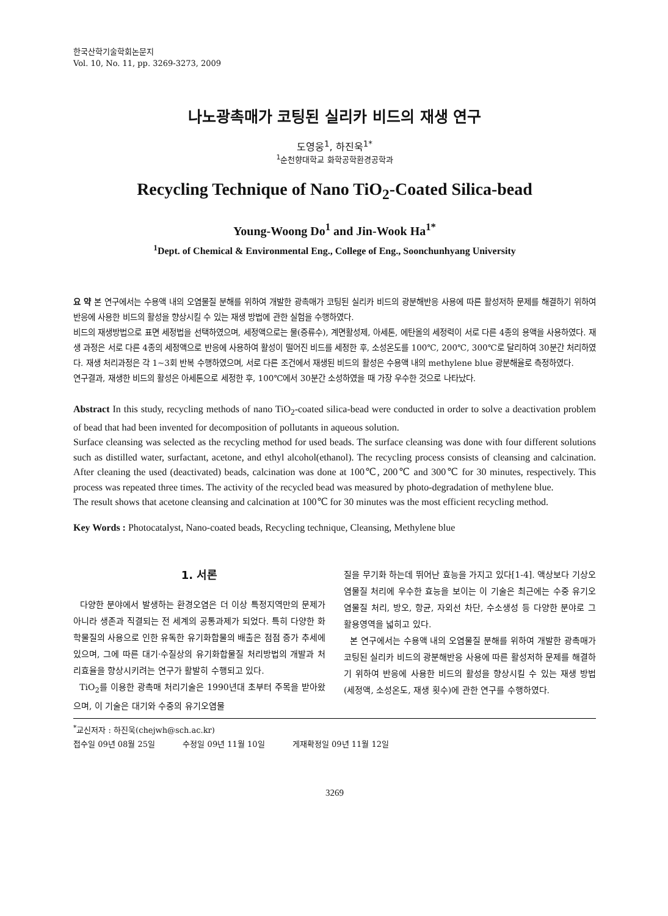한국산학기술학회논문지
Vol. 10, No. 11, pp. 3269-3273, 2009
나노광촉매가 코팅된 실리카 비드의 재생 연구
도영웅<sup>1</sup>, 하진욱<sup>1*</sup>
<sup>1</sup> 순천향대학교 화학공학환경공학과
Recycling Technique of Nano TiO<sub>2</sub>-Coated Silica-bead
Young-Woong Do<sup>1</sup> and Jin-Wook Ha<sup>1*</sup>
<sup>1</sup> Dept. of Chemical & Environmental Eng., College of Eng., Soonchunhyang University
요 약 본 연구에서는 수용액 내의 오염물질 분해를 위하여 개발한 광촉매가 코팅된 실리카 비드의 광분해반응 사용에 따른 활성저하 문제를 해결하기 위하여 반응에 사용한 비드의 활성을 향상시킬 수 있는 재생 방법에 관한 실험을 수행하였다.
비드의 재생방법으로 표면 세정법을 선택하였으며, 세정액으로는 물(증류수), 계면활성제, 아세톤, 에탄올의 세정력이 서로 다른 4종의 용액을 사용하였다. 재생 과정은 서로 다른 4종의 세정액으로 반응에 사용하여 활성이 떨어진 비드를 세정한 후, 소성온도를 100℃, 200℃, 300℃로 달리하여 30분간 처리하였다. 재생 처리과정은 각 1~3회 반복 수행하였으며, 서로 다른 조건에서 재생된 비드의 활성은 수용액 내의 methylene blue 광분해율로 측정하였다.
연구결과, 재생한 비드의 활성은 아세톤으로 세정한 후, 100℃에서 30분간 소성하였을 때 가장 우수한 것으로 나타났다.
Abstract In this study, recycling methods of nano TiO<sub>2</sub>-coated silica-bead were conducted in order to solve a deactivation problem of bead that had been invented for decomposition of pollutants in aqueous solution.
Surface cleansing was selected as the recycling method for used beads. The surface cleansing was done with four different solutions such as distilled water, surfactant, acetone, and ethyl alcohol(ethanol). The recycling process consists of cleansing and calcination. After cleaning the used (deactivated) beads, calcination was done at 100℃, 200℃ and 300℃ for 30 minutes, respectively. This process was repeated three times. The activity of the recycled bead was measured by photo-degradation of methylene blue.
The result shows that acetone cleansing and calcination at 100℃ for 30 minutes was the most efficient recycling method.
Key Words : Photocatalyst, Nano-coated beads, Recycling technique, Cleansing, Methylene blue
1. 서론
다양한 분야에서 발생하는 환경오염은 더 이상 특정지역만의 문제가 아니라 생존과 직결되는 전 세계의 공통과제가 되었다. 특히 다양한 화학물질의 사용으로 인한 유독한 유기화합물의 배출은 점점 증가 추세에 있으며, 그에 따른 대기·수질상의 유기화합물질 처리방법의 개발과 처리효율을 향상시키려는 연구가 활발히 수행되고 있다.
TiO<sub>2</sub>를 이용한 광촉매 처리기술은 1990년대 초부터 주목을 받아왔으며, 이 기술은 대기와 수중의 유기오염물
질을 무기화 하는데 뛰어난 효능을 가지고 있다[1-4]. 액상보다 기상오염물질 처리에 우수한 효능을 보이는 이 기술은 최근에는 수중 유기오염물질 처리, 방오, 항균, 자외선 차단, 수소생성 등 다양한 분야로 그 활용영역을 넓히고 있다.
본 연구에서는 수용액 내의 오염물질 분해를 위하여 개발한 광촉매가 코팅된 실리카 비드의 광분해반응 사용에 따른 활성저하 문제를 해결하기 위하여 반응에 사용한 비드의 활성을 향상시킬 수 있는 재생 방법(세정액, 소성온도, 재생 횟수)에 관한 연구를 수행하였다.
<sup>*</sup> 교신저자 : 하진욱(chejwh@sch.ac.kr)
접수일 09년 08월 25일 수정일 09년 11월 10일 게재확정일 09년 11월 12일
3269